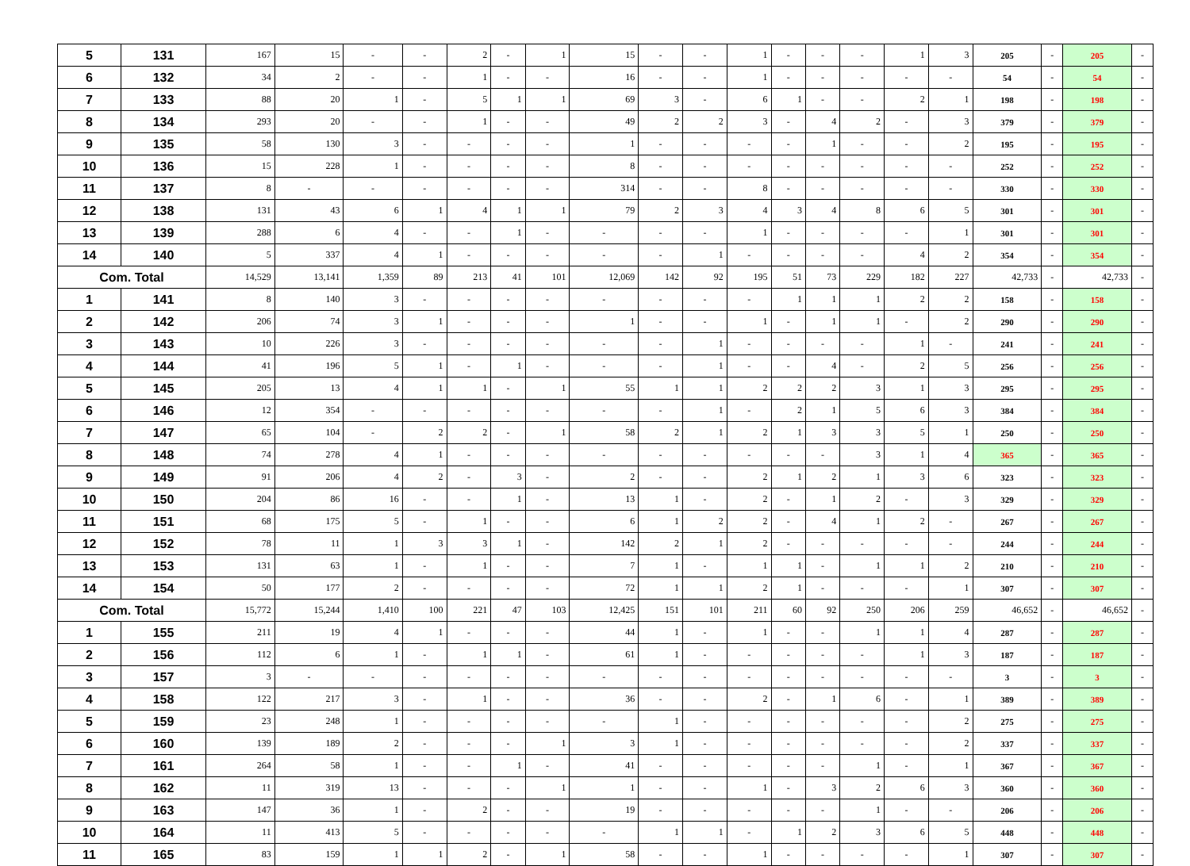| 5 | 131 | 167 | 15 | - | - | 2 | - | 1 | 15 | - | - | 1 | - | - | - | 1 | 3 | 205 | - | 205 | - |
| 6 | 132 | 34 | 2 | - | - | 1 | - | - | 16 | - | - | 1 | - | - | - | - | - | 54 | - | 54 | - |
| 7 | 133 | 88 | 20 | 1 | - | 5 | 1 | 1 | 69 | 3 | - | 6 | 1 | - | - | 2 | 1 | 198 | - | 198 | - |
| 8 | 134 | 293 | 20 | - | - | 1 | - | - | 49 | 2 | 2 | 3 | - | 4 | 2 | - | 3 | 379 | - | 379 | - |
| 9 | 135 | 58 | 130 | 3 | - | - | - | - | 1 | - | - | - | - | 1 | - | - | 2 | 195 | - | 195 | - |
| 10 | 136 | 15 | 228 | 1 | - | - | - | - | 8 | - | - | - | - | - | - | - | - | 252 | - | 252 | - |
| 11 | 137 | 8 | - | - | - | - | - | - | 314 | - | - | 8 | - | - | - | - | - | 330 | - | 330 | - |
| 12 | 138 | 131 | 43 | 6 | 1 | 4 | 1 | 1 | 79 | 2 | 3 | 4 | 3 | 4 | 8 | 6 | 5 | 301 | - | 301 | - |
| 13 | 139 | 288 | 6 | 4 | - | - | 1 | - | - | - | - | 1 | - | - | - | - | 1 | 301 | - | 301 | - |
| 14 | 140 | 5 | 337 | 4 | 1 | - | - | - | - | - | 1 | - | - | - | - | 4 | 2 | 354 | - | 354 | - |
| Com. Total | | 14,529 | 13,141 | 1,359 | 89 | 213 | 41 | 101 | 12,069 | 142 | 92 | 195 | 51 | 73 | 229 | 182 | 227 | 42,733 | - | 42,733 | - |
| 1 | 141 | 8 | 140 | 3 | - | - | - | - | - | - | - | - | 1 | 1 | 1 | 2 | 2 | 158 | - | 158 | - |
| 2 | 142 | 206 | 74 | 3 | 1 | - | - | - | 1 | - | - | 1 | - | 1 | 1 | - | 2 | 290 | - | 290 | - |
| 3 | 143 | 10 | 226 | 3 | - | - | - | - | - | - | 1 | - | - | - | - | 1 | - | 241 | - | 241 | - |
| 4 | 144 | 41 | 196 | 5 | 1 | - | 1 | - | - | - | 1 | - | - | 4 | - | 2 | 5 | 256 | - | 256 | - |
| 5 | 145 | 205 | 13 | 4 | 1 | 1 | - | 1 | 55 | 1 | 1 | 2 | 2 | 2 | 3 | 1 | 3 | 295 | - | 295 | - |
| 6 | 146 | 12 | 354 | - | - | - | - | - | - | - | 1 | - | 2 | 1 | 5 | 6 | 3 | 384 | - | 384 | - |
| 7 | 147 | 65 | 104 | - | 2 | 2 | - | 1 | 58 | 2 | 1 | 2 | 1 | 3 | 3 | 5 | 1 | 250 | - | 250 | - |
| 8 | 148 | 74 | 278 | 4 | 1 | - | - | - | - | - | - | - | - | - | 3 | 1 | 4 | 365 | - | 365 | - |
| 9 | 149 | 91 | 206 | 4 | 2 | - | 3 | - | 2 | - | - | 2 | 1 | 2 | 1 | 3 | 6 | 323 | - | 323 | - |
| 10 | 150 | 204 | 86 | 16 | - | - | 1 | - | 13 | 1 | - | 2 | - | 1 | 2 | - | 3 | 329 | - | 329 | - |
| 11 | 151 | 68 | 175 | 5 | - | 1 | - | - | 6 | 1 | 2 | 2 | - | 4 | 1 | 2 | - | 267 | - | 267 | - |
| 12 | 152 | 78 | 11 | 1 | 3 | 3 | 1 | - | 142 | 2 | 1 | 2 | - | - | - | - | - | 244 | - | 244 | - |
| 13 | 153 | 131 | 63 | 1 | - | 1 | - | - | 7 | 1 | - | 1 | 1 | - | 1 | 1 | 2 | 210 | - | 210 | - |
| 14 | 154 | 50 | 177 | 2 | - | - | - | - | 72 | 1 | 1 | 2 | 1 | - | - | - | 1 | 307 | - | 307 | - |
| Com. Total | | 15,772 | 15,244 | 1,410 | 100 | 221 | 47 | 103 | 12,425 | 151 | 101 | 211 | 60 | 92 | 250 | 206 | 259 | 46,652 | - | 46,652 | - |
| 1 | 155 | 211 | 19 | 4 | 1 | - | - | - | 44 | 1 | - | 1 | - | - | 1 | 1 | 4 | 287 | - | 287 | - |
| 2 | 156 | 112 | 6 | 1 | - | 1 | 1 | - | 61 | 1 | - | - | - | - | - | 1 | 3 | 187 | - | 187 | - |
| 3 | 157 | 3 | - | - | - | - | - | - | - | - | - | - | - | - | - | - | - | 3 | - | 3 | - |
| 4 | 158 | 122 | 217 | 3 | - | 1 | - | - | 36 | - | - | 2 | - | 1 | 6 | - | 1 | 389 | - | 389 | - |
| 5 | 159 | 23 | 248 | 1 | - | - | - | - | - | 1 | - | - | - | - | - | - | 2 | 275 | - | 275 | - |
| 6 | 160 | 139 | 189 | 2 | - | - | - | 1 | 3 | 1 | - | - | - | - | - | - | 2 | 337 | - | 337 | - |
| 7 | 161 | 264 | 58 | 1 | - | - | 1 | - | 41 | - | - | - | - | - | 1 | - | 1 | 367 | - | 367 | - |
| 8 | 162 | 11 | 319 | 13 | - | - | - | 1 | 1 | - | - | 1 | - | 3 | 2 | 6 | 3 | 360 | - | 360 | - |
| 9 | 163 | 147 | 36 | 1 | - | 2 | - | - | 19 | - | - | - | - | - | 1 | - | - | 206 | - | 206 | - |
| 10 | 164 | 11 | 413 | 5 | - | - | - | - | - | 1 | 1 | - | 1 | 2 | 3 | 6 | 5 | 448 | - | 448 | - |
| 11 | 165 | 83 | 159 | 1 | 1 | 2 | - | 1 | 58 | - | - | 1 | - | - | - | - | 1 | 307 | - | 307 | - |